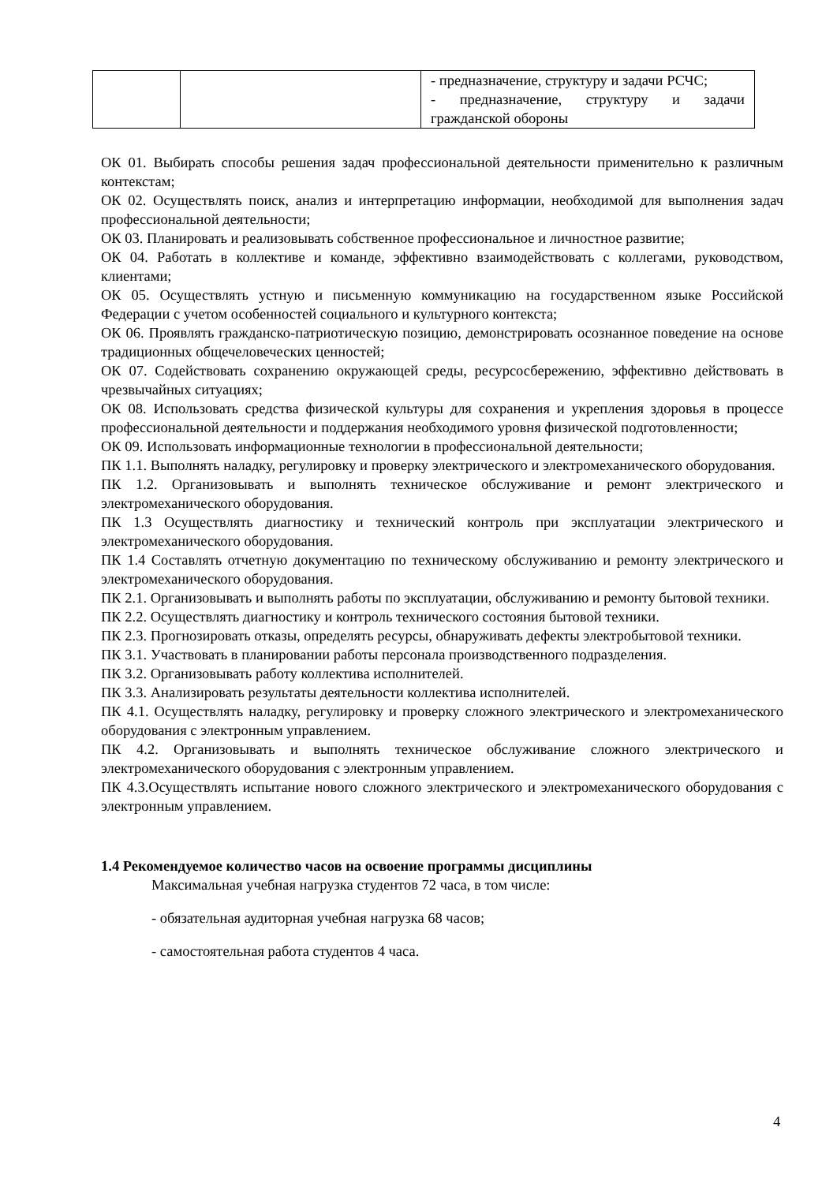| | | - предназначение, структуру и задачи РСЧС; - предназначение, структуру и задачи гражданской обороны |
ОК 01. Выбирать способы решения задач профессиональной деятельности применительно к различным контекстам;
ОК 02. Осуществлять поиск, анализ и интерпретацию информации, необходимой для выполнения задач профессиональной деятельности;
ОК 03. Планировать и реализовывать собственное профессиональное и личностное развитие;
ОК 04. Работать в коллективе и команде, эффективно взаимодействовать с коллегами, руководством, клиентами;
ОК 05. Осуществлять устную и письменную коммуникацию на государственном языке Российской Федерации с учетом особенностей социального и культурного контекста;
ОК 06. Проявлять гражданско-патриотическую позицию, демонстрировать осознанное поведение на основе традиционных общечеловеческих ценностей;
ОК 07. Содействовать сохранению окружающей среды, ресурсосбережению, эффективно действовать в чрезвычайных ситуациях;
ОК 08. Использовать средства физической культуры для сохранения и укрепления здоровья в процессе профессиональной деятельности и поддержания необходимого уровня физической подготовленности;
ОК 09. Использовать информационные технологии в профессиональной деятельности;
ПК 1.1. Выполнять наладку, регулировку и проверку электрического и электромеханического оборудования.
ПК 1.2. Организовывать и выполнять техническое обслуживание и ремонт электрического и электромеханического оборудования.
ПК 1.3 Осуществлять диагностику и технический контроль при эксплуатации электрического и электромеханического оборудования.
ПК 1.4 Составлять отчетную документацию по техническому обслуживанию и ремонту электрического и электромеханического оборудования.
ПК 2.1. Организовывать и выполнять работы по эксплуатации, обслуживанию и ремонту бытовой техники.
ПК 2.2. Осуществлять диагностику и контроль технического состояния бытовой техники.
ПК 2.3. Прогнозировать отказы, определять ресурсы, обнаруживать дефекты электробытовой техники.
ПК 3.1. Участвовать в планировании работы персонала производственного подразделения.
ПК 3.2. Организовывать работу коллектива исполнителей.
ПК 3.3. Анализировать результаты деятельности коллектива исполнителей.
ПК 4.1. Осуществлять наладку, регулировку и проверку сложного электрического и электромеханического оборудования с электронным управлением.
ПК 4.2. Организовывать и выполнять техническое обслуживание сложного электрического и электромеханического оборудования с электронным управлением.
ПК 4.3.Осуществлять испытание нового сложного электрического и электромеханического оборудования с электронным управлением.
1.4 Рекомендуемое количество часов на освоение программы дисциплины
Максимальная учебная нагрузка студентов 72 часа, в том числе:
- обязательная аудиторная учебная нагрузка 68 часов;
- самостоятельная работа студентов 4 часа.
4